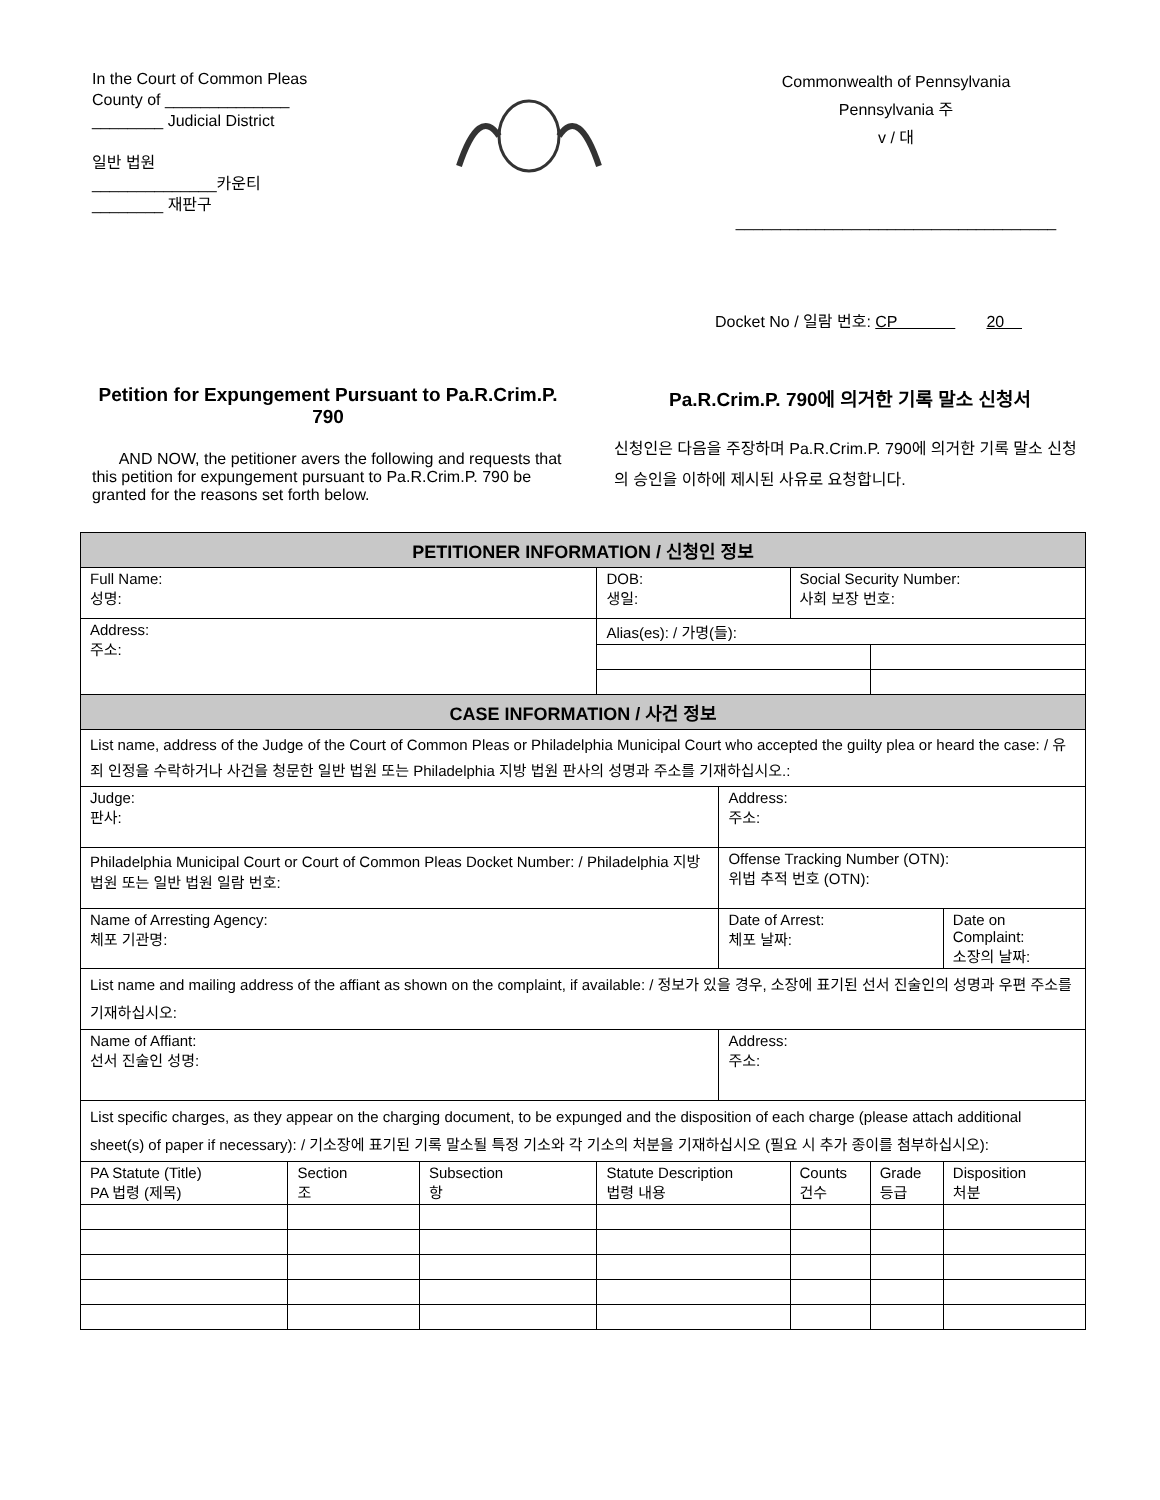In the Court of Common Pleas
County of ______________
________ Judicial District
일반 법원
______________카운티
________ 재판구
Commonwealth of Pennsylvania
Pennsylvania 주
v / 대
____________________________________
Docket No / 일람 번호: CP 20
Petition for Expungement Pursuant to Pa.R.Crim.P. 790
AND NOW, the petitioner avers the following and requests that this petition for expungement pursuant to Pa.R.Crim.P. 790 be granted for the reasons set forth below.
Pa.R.Crim.P. 790에 의거한 기록 말소 신청서
신청인은 다음을 주장하며 Pa.R.Crim.P. 790에 의거한 기록 말소 신청의 승인을 이하에 제시된 사유로 요청합니다.
| PETITIONER INFORMATION / 신청인 정보 | | | | | | | |
| --- | --- | --- | --- | --- | --- | --- | --- |
| Full Name: 성명: | | | DOB: 생일: | | Social Security Number: 사회 보장 번호: | | |
| Address: 주소: | | | Alias(es): / 가명(들): | | | | |
| CASE INFORMATION / 사건 정보 | | | | | | | |
| List name, address of the Judge of the Court of Common Pleas or Philadelphia Municipal Court who accepted the guilty plea or heard the case: / 유죄 인정을 수락하거나 사건을 청문한 일반 법원 또는 Philadelphia 지방 법원 판사의 성명과 주소를 기재하십시오.: | | | | | | | |
| Judge: 판사: | | | | Address: 주소: | | | |
| Philadelphia Municipal Court or Court of Common Pleas Docket Number: / Philadelphia 지방 법원 또는 일반 법원 일람 번호: | | | | Offense Tracking Number (OTN): 위법 추적 번호 (OTN): | | | |
| Name of Arresting Agency: 체포 기관명: | | | | Date of Arrest: 체포 날짜: | | | Date on Complaint: 소장의 날짜: |
| List name and mailing address of the affiant as shown on the complaint, if available: / 정보가 있을 경우, 소장에 표기된 선서 진술인의 성명과 우편 주소를 기재하십시오: | | | | | | | |
| Name of Affiant: 선서 진술인 성명: | | | | Address: 주소: | | | |
| List specific charges, as they appear on the charging document, to be expunged and the disposition of each charge (please attach additional sheet(s) of paper if necessary): / 기소장에 표기된 기록 말소될 특정 기소와 각 기소의 처분을 기재하십시오 (필요 시 추가 종이를 첨부하십시오): | | | | | | | |
| PA Statute (Title) PA 법령 (제목) | Section 조 | Subsection 항 | Statute Description 법령 내용 | | Counts 건수 | Grade 등급 | Disposition 처분 |